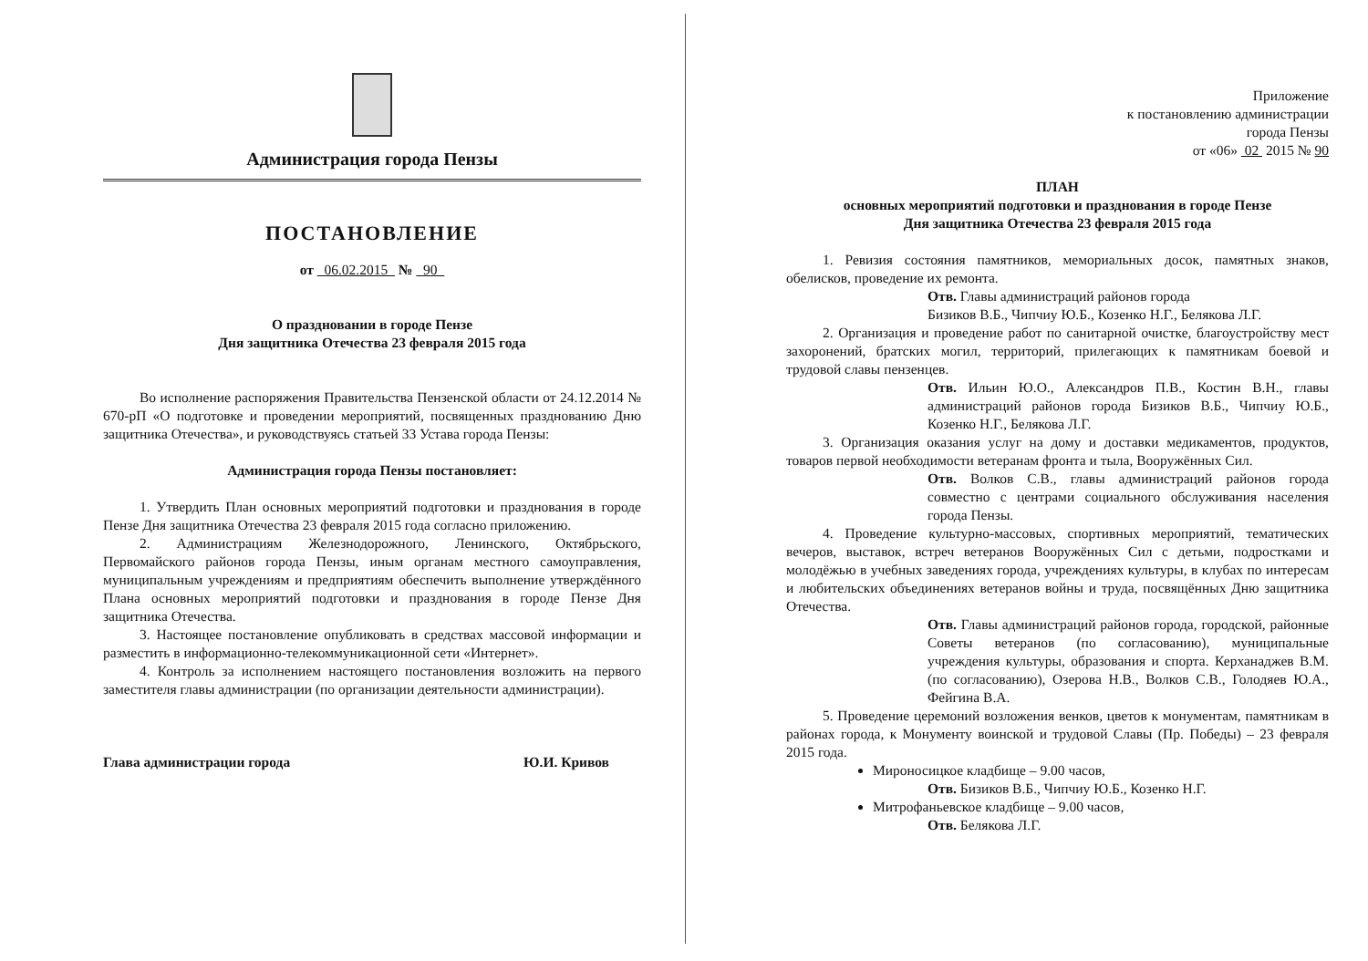Администрация города Пензы
ПОСТАНОВЛЕНИЕ
от 06.02.2015 № 90
О праздновании в городе Пензе
Дня защитника Отечества 23 февраля 2015 года
Во исполнение распоряжения Правительства Пензенской области от 24.12.2014 № 670-рП «О подготовке и проведении мероприятий, посвященных празднованию Дню защитника Отечества», и руководствуясь статьей 33 Устава города Пензы:
Администрация города Пензы постановляет:
1. Утвердить План основных мероприятий подготовки и празднования в городе Пензе Дня защитника Отечества 23 февраля 2015 года согласно приложению.
2. Администрациям Железнодорожного, Ленинского, Октябрьского, Первомайского районов города Пензы, иным органам местного самоуправления, муниципальным учреждениям и предприятиям обеспечить выполнение утверждённого Плана основных мероприятий подготовки и празднования в городе Пензе Дня защитника Отечества.
3. Настоящее постановление опубликовать в средствах массовой информации и разместить в информационно-телекоммуникационной сети «Интернет».
4. Контроль за исполнением настоящего постановления возложить на первого заместителя главы администрации (по организации деятельности администрации).
Глава администрации города Ю.И. Кривов
Приложение
к постановлению администрации
города Пензы
от «06» 02 2015 № 90
ПЛАН
основных мероприятий подготовки и празднования в городе Пензе
Дня защитника Отечества 23 февраля 2015 года
1. Ревизия состояния памятников, мемориальных досок, памятных знаков, обелисков, проведение их ремонта.
Отв. Главы администраций районов города
Бизиков В.Б., Чипчиу Ю.Б., Козенко Н.Г., Белякова Л.Г.
2. Организация и проведение работ по санитарной очистке, благоустройству мест захоронений, братских могил, территорий, прилегающих к памятникам боевой и трудовой славы пензенцев.
Отв. Ильин Ю.О., Александров П.В., Костин В.Н., главы администраций районов города Бизиков В.Б., Чипчиу Ю.Б., Козенко Н.Г., Белякова Л.Г.
3. Организация оказания услуг на дому и доставки медикаментов, продуктов, товаров первой необходимости ветеранам фронта и тыла, Вооружённых Сил.
Отв. Волков С.В., главы администраций районов города совместно с центрами социального обслуживания населения города Пензы.
4. Проведение культурно-массовых, спортивных мероприятий, тематических вечеров, выставок, встреч ветеранов Вооружённых Сил с детьми, подростками и молодёжью в учебных заведениях города, учреждениях культуры, в клубах по интересам и любительских объединениях ветеранов войны и труда, посвящённых Дню защитника Отечества.
Отв. Главы администраций районов города, городской, районные Советы ветеранов (по согласованию), муниципальные учреждения культуры, образования и спорта. Керханаджев В.М. (по согласованию), Озерова Н.В., Волков С.В., Голодяев Ю.А., Фейгина В.А.
5. Проведение церемоний возложения венков, цветов к монументам, памятникам в районах города, к Монументу воинской и трудовой Славы (Пр. Победы) – 23 февраля 2015 года.
Мироносицкое кладбище – 9.00 часов,
Отв. Бизиков В.Б., Чипчиу Ю.Б., Козенко Н.Г.
Митрофаньевское кладбище – 9.00 часов,
Отв. Белякова Л.Г.